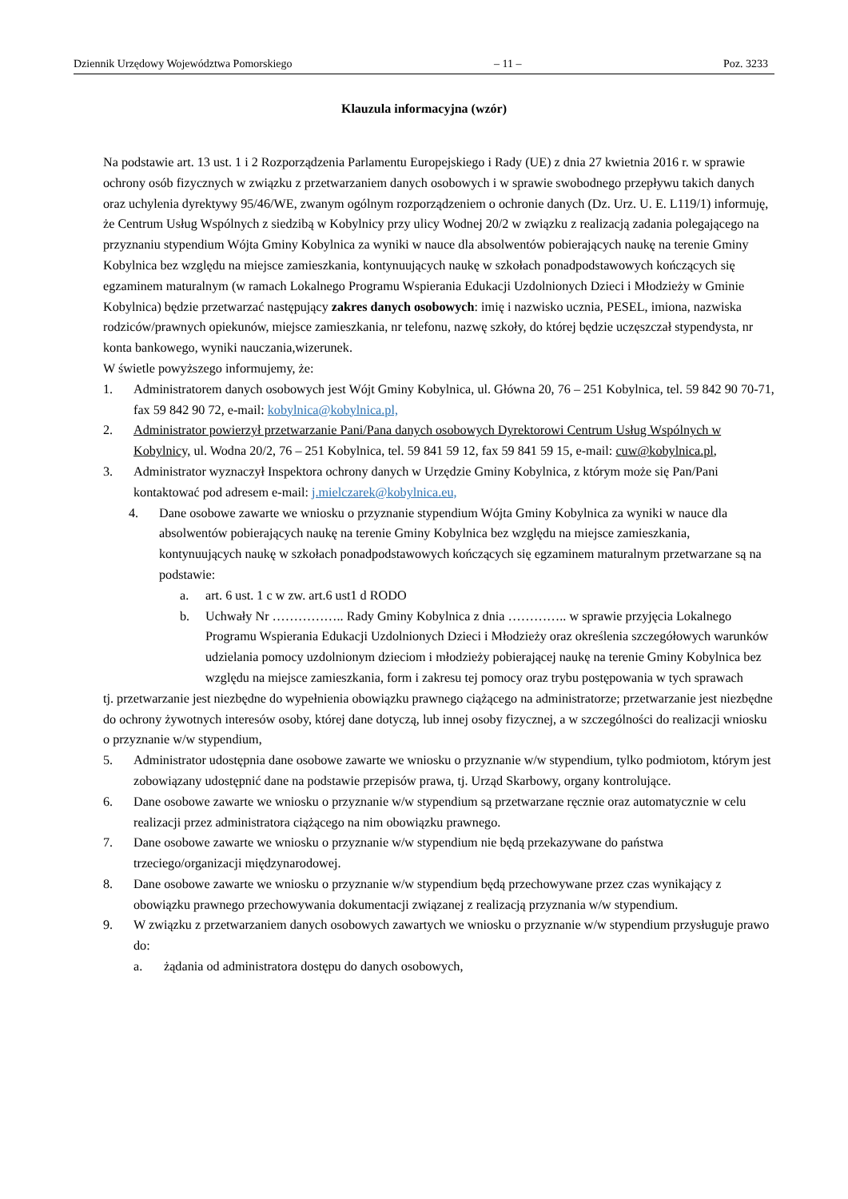Dziennik Urzędowy Województwa Pomorskiego – 11 – Poz. 3233
Klauzula informacyjna (wzór)
Na podstawie art. 13 ust. 1 i 2 Rozporządzenia Parlamentu Europejskiego i Rady (UE) z dnia 27 kwietnia 2016 r. w sprawie ochrony osób fizycznych w związku z przetwarzaniem danych osobowych i w sprawie swobodnego przepływu takich danych oraz uchylenia dyrektywy 95/46/WE, zwanym ogólnym rozporządzeniem o ochronie danych (Dz. Urz. U. E. L119/1) informuję, że Centrum Usług Wspólnych z siedzibą w Kobylnicy przy ulicy Wodnej 20/2 w związku z realizacją zadania polegającego na przyznaniu stypendium Wójta Gminy Kobylnica za wyniki w nauce dla absolwentów pobierających naukę na terenie Gminy Kobylnica bez względu na miejsce zamieszkania, kontynuujących naukę w szkołach ponadpodstawowych kończących się egzaminem maturalnym (w ramach Lokalnego Programu Wspierania Edukacji Uzdolnionych Dzieci i Młodzieży w Gminie Kobylnica) będzie przetwarzać następujący zakres danych osobowych: imię i nazwisko ucznia, PESEL, imiona, nazwiska rodziców/prawnych opiekunów, miejsce zamieszkania, nr telefonu, nazwę szkoły, do której będzie uczęszczał stypendysta, nr konta bankowego, wyniki nauczania,wizerunek.
W świetle powyższego informujemy, że:
1. Administratorem danych osobowych jest Wójt Gminy Kobylnica, ul. Główna 20, 76 – 251 Kobylnica, tel. 59 842 90 70-71, fax 59 842 90 72, e-mail: kobylnica@kobylnica.pl,
2. Administrator powierzył przetwarzanie Pani/Pana danych osobowych Dyrektorowi Centrum Usług Wspólnych w Kobylnicy, ul. Wodna 20/2, 76 – 251 Kobylnica, tel. 59 841 59 12, fax 59 841 59 15, e-mail: cuw@kobylnica.pl,
3. Administrator wyznaczył Inspektora ochrony danych w Urzędzie Gminy Kobylnica, z którym może się Pan/Pani kontaktować pod adresem e-mail: j.mielczarek@kobylnica.eu,
4. Dane osobowe zawarte we wniosku o przyznanie stypendium Wójta Gminy Kobylnica za wyniki w nauce dla absolwentów pobierających naukę na terenie Gminy Kobylnica bez względu na miejsce zamieszkania, kontynuujących naukę w szkołach ponadpodstawowych kończących się egzaminem maturalnym przetwarzane są na podstawie:
a. art. 6 ust. 1 c w zw. art.6 ust1 d RODO
b. Uchwały Nr …………….. Rady Gminy Kobylnica z dnia ………….. w sprawie przyjęcia Lokalnego Programu Wspierania Edukacji Uzdolnionych Dzieci i Młodzieży oraz określenia szczegółowych warunków udzielania pomocy uzdolnionym dzieciom i młodzieży pobierającej naukę na terenie Gminy Kobylnica bez względu na miejsce zamieszkania, form i zakresu tej pomocy oraz trybu postępowania w tych sprawach
tj. przetwarzanie jest niezbędne do wypełnienia obowiązku prawnego ciążącego na administratorze; przetwarzanie jest niezbędne do ochrony żywotnych interesów osoby, której dane dotyczą, lub innej osoby fizycznej, a w szczególności do realizacji wniosku o przyznanie w/w stypendium,
5. Administrator udostępnia dane osobowe zawarte we wniosku o przyznanie w/w stypendium, tylko podmiotom, którym jest zobowiązany udostępnić dane na podstawie przepisów prawa, tj. Urząd Skarbowy, organy kontrolujące.
6. Dane osobowe zawarte we wniosku o przyznanie w/w stypendium są przetwarzane ręcznie oraz automatycznie w celu realizacji przez administratora ciążącego na nim obowiązku prawnego.
7. Dane osobowe zawarte we wniosku o przyznanie w/w stypendium nie będą przekazywane do państwa trzeciego/organizacji międzynarodowej.
8. Dane osobowe zawarte we wniosku o przyznanie w/w stypendium będą przechowywane przez czas wynikający z obowiązku prawnego przechowywania dokumentacji związanej z realizacją przyznania w/w stypendium.
9. W związku z przetwarzaniem danych osobowych zawartych we wniosku o przyznanie w/w stypendium przysługuje prawo do:
a. żądania od administratora dostępu do danych osobowych,